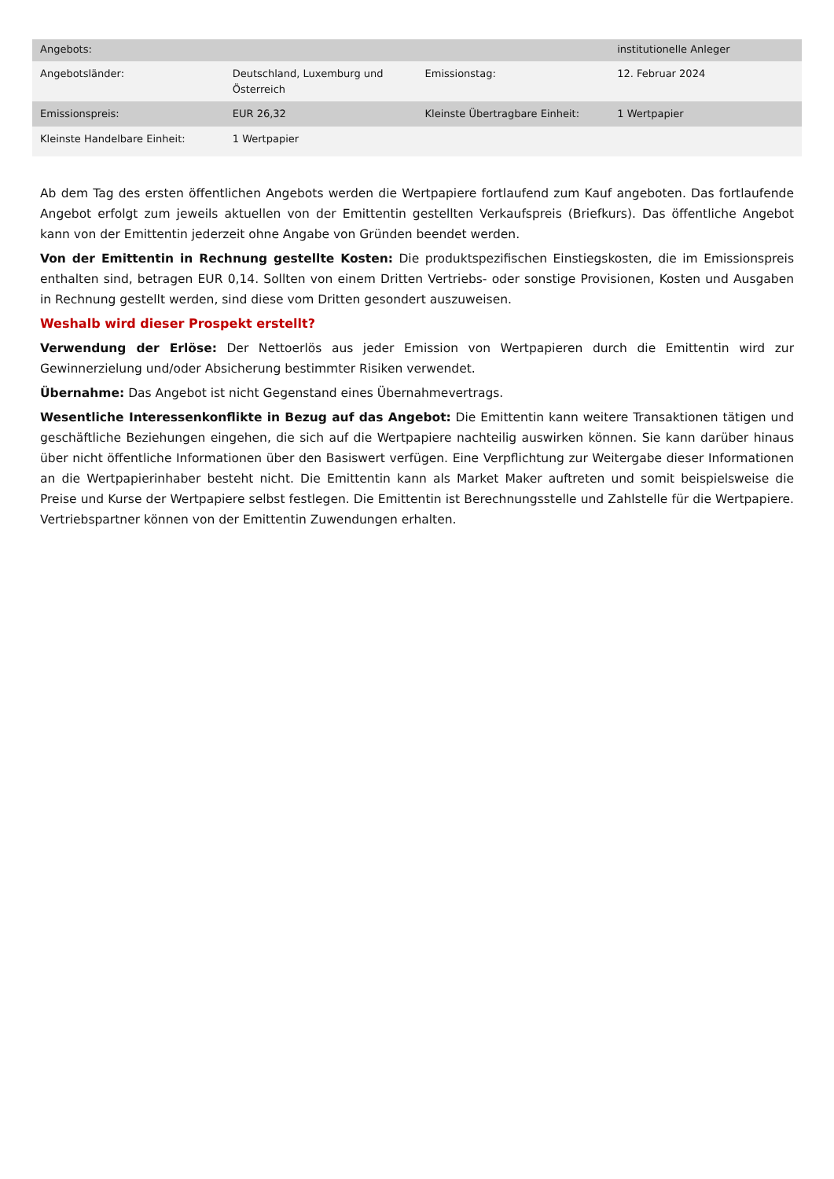| Angebots: | | | institutionelle Anleger |
| Angebotsländer: | Deutschland, Luxemburg und Österreich | Emissionstag: | 12. Februar 2024 |
| Emissionspreis: | EUR 26,32 | Kleinste Übertragbare Einheit: | 1 Wertpapier |
| Kleinste Handelbare Einheit: | 1 Wertpapier | | |
Ab dem Tag des ersten öffentlichen Angebots werden die Wertpapiere fortlaufend zum Kauf angeboten. Das fortlaufende Angebot erfolgt zum jeweils aktuellen von der Emittentin gestellten Verkaufspreis (Briefkurs). Das öffentliche Angebot kann von der Emittentin jederzeit ohne Angabe von Gründen beendet werden.
Von der Emittentin in Rechnung gestellte Kosten: Die produktspezifischen Einstiegskosten, die im Emissionspreis enthalten sind, betragen EUR 0,14. Sollten von einem Dritten Vertriebs- oder sonstige Provisionen, Kosten und Ausgaben in Rechnung gestellt werden, sind diese vom Dritten gesondert auszuweisen.
Weshalb wird dieser Prospekt erstellt?
Verwendung der Erlöse: Der Nettoerlös aus jeder Emission von Wertpapieren durch die Emittentin wird zur Gewinnerzielung und/oder Absicherung bestimmter Risiken verwendet.
Übernahme: Das Angebot ist nicht Gegenstand eines Übernahmevertrags.
Wesentliche Interessenkonflikte in Bezug auf das Angebot: Die Emittentin kann weitere Transaktionen tätigen und geschäftliche Beziehungen eingehen, die sich auf die Wertpapiere nachteilig auswirken können. Sie kann darüber hinaus über nicht öffentliche Informationen über den Basiswert verfügen. Eine Verpflichtung zur Weitergabe dieser Informationen an die Wertpapierinhaber besteht nicht. Die Emittentin kann als Market Maker auftreten und somit beispielsweise die Preise und Kurse der Wertpapiere selbst festlegen. Die Emittentin ist Berechnungsstelle und Zahlstelle für die Wertpapiere. Vertriebspartner können von der Emittentin Zuwendungen erhalten.